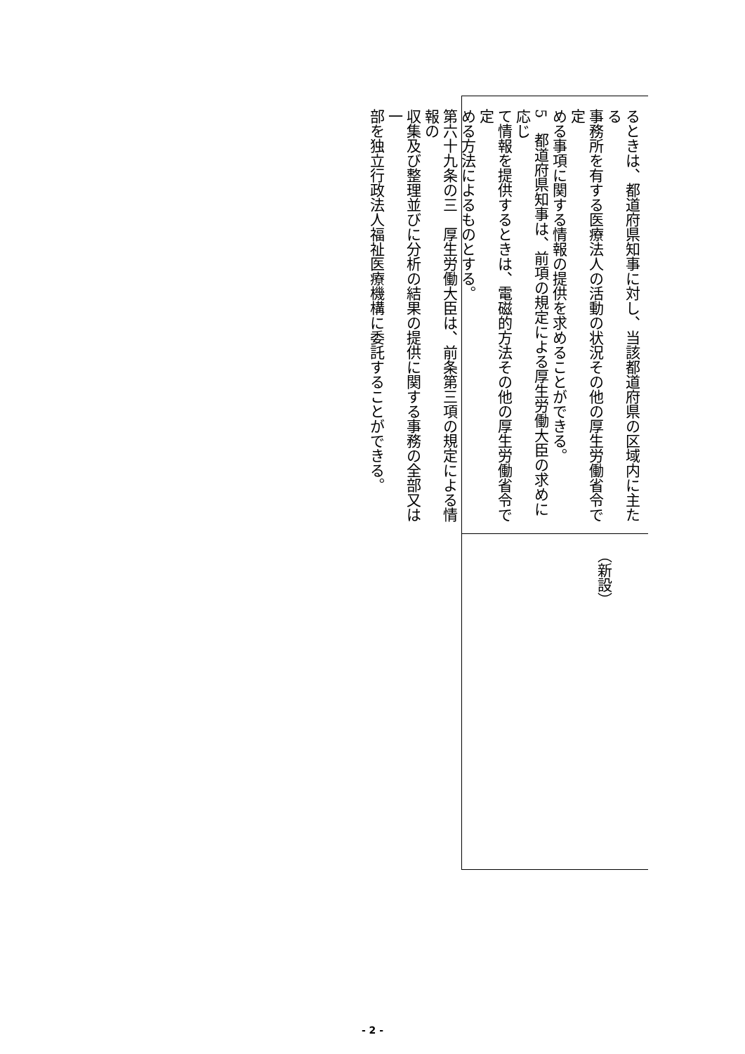るときは、都道府県知事に対し、当該都道府県の区域内に主たる
事務所を有する医療法人の活動の状況その他の厚生労働省令で定
める事項に関する情報の提供を求めることができる。
5　都道府県知事は、前項の規定による厚生労働大臣の求めに応じ
て情報を提供するときは、電磁的方法その他の厚生労働省令で定
める方法によるものとする。
第六十九条の三　厚生労働大臣は、前条第三項の規定による情報の
収集及び整理並びに分析の結果の提供に関する事務の全部又は一
部を独立行政法人福祉医療機構に委託することができる。
（新設）
- 2 -